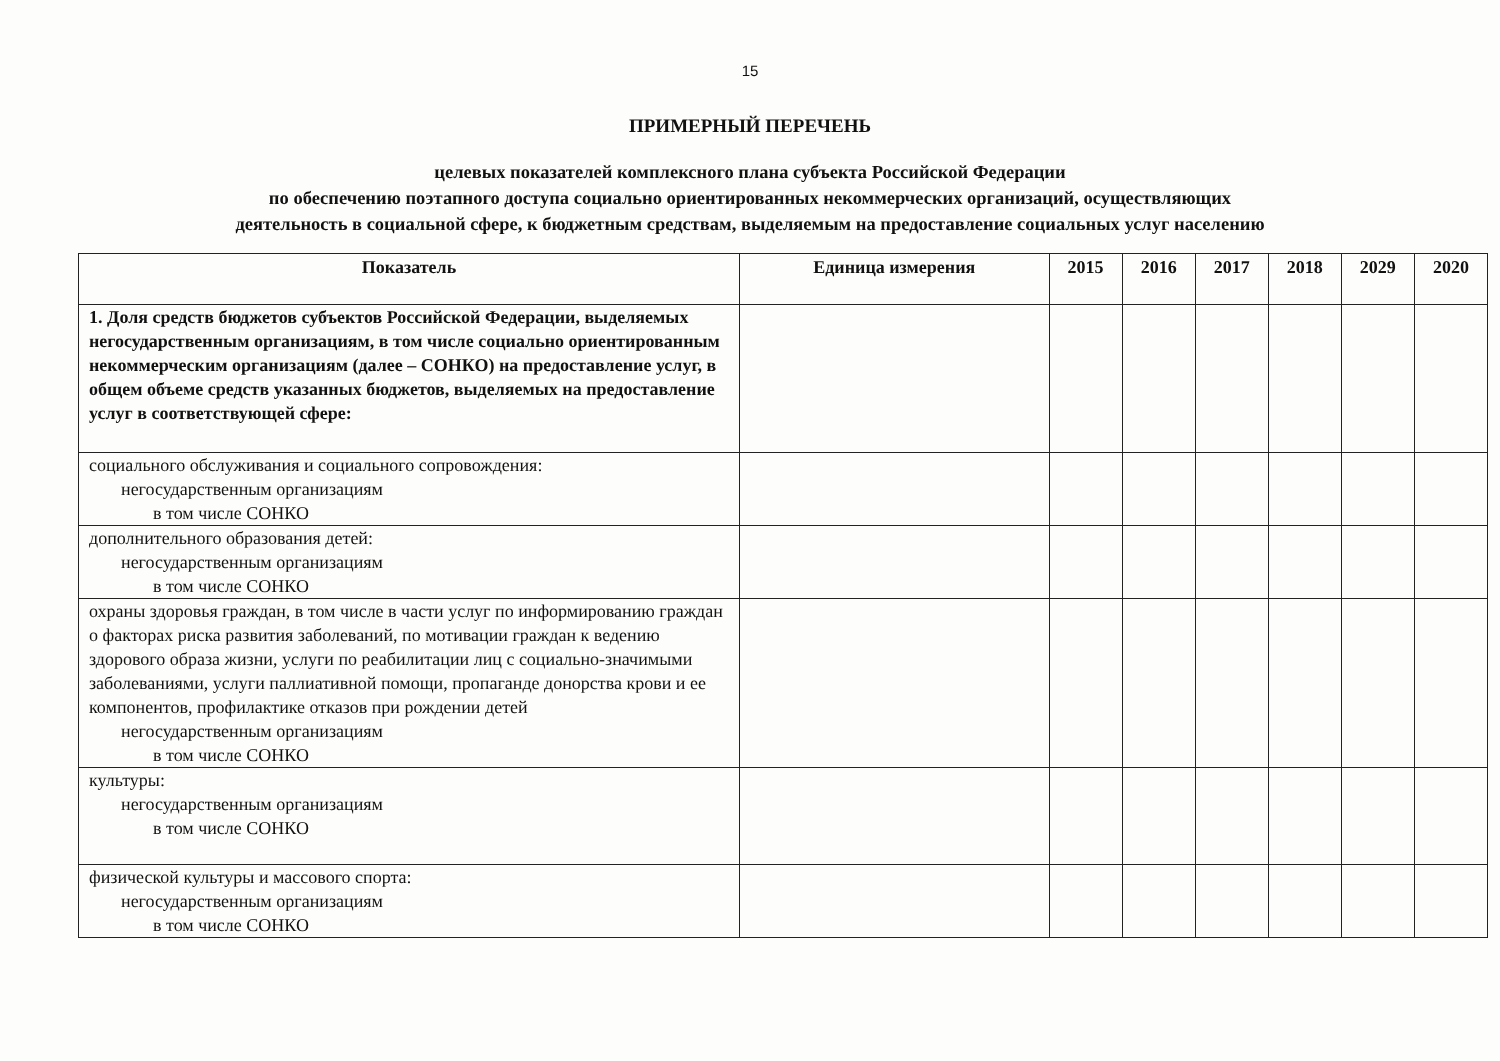15
ПРИМЕРНЫЙ ПЕРЕЧЕНЬ
целевых показателей комплексного плана субъекта Российской Федерации
по обеспечению поэтапного доступа социально ориентированных некоммерческих организаций, осуществляющих
деятельность в социальной сфере, к бюджетным средствам, выделяемым на предоставление социальных услуг населению
| Показатель | Единица измерения | 2015 | 2016 | 2017 | 2018 | 2029 | 2020 |
| --- | --- | --- | --- | --- | --- | --- | --- |
| 1. Доля средств бюджетов субъектов Российской Федерации, выделяемых негосударственным организациям, в том числе социально ориентированным некоммерческим организациям (далее – СОНКО) на предоставление услуг, в общем объеме средств указанных бюджетов, выделяемых на предоставление услуг в соответствующей сфере: | | | | | | | |
| социального обслуживания и социального сопровождения: негосударственным организациям в том числе СОНКО | | | | | | | |
| дополнительного образования детей: негосударственным организациям в том числе СОНКО | | | | | | | |
| охраны здоровья граждан, в том числе в части услуг по информированию граждан о факторах риска развития заболеваний, по мотивации граждан к ведению здорового образа жизни, услуги по реабилитации лиц с социально-значимыми заболеваниями, услуги паллиативной помощи, пропаганде донорства крови и ее компонентов, профилактике отказов при рождении детей негосударственным организациям в том числе СОНКО | | | | | | | |
| культуры: негосударственным организациям в том числе СОНКО | | | | | | | |
| физической культуры и массового спорта: негосударственным организациям в том числе СОНКО | | | | | | | |